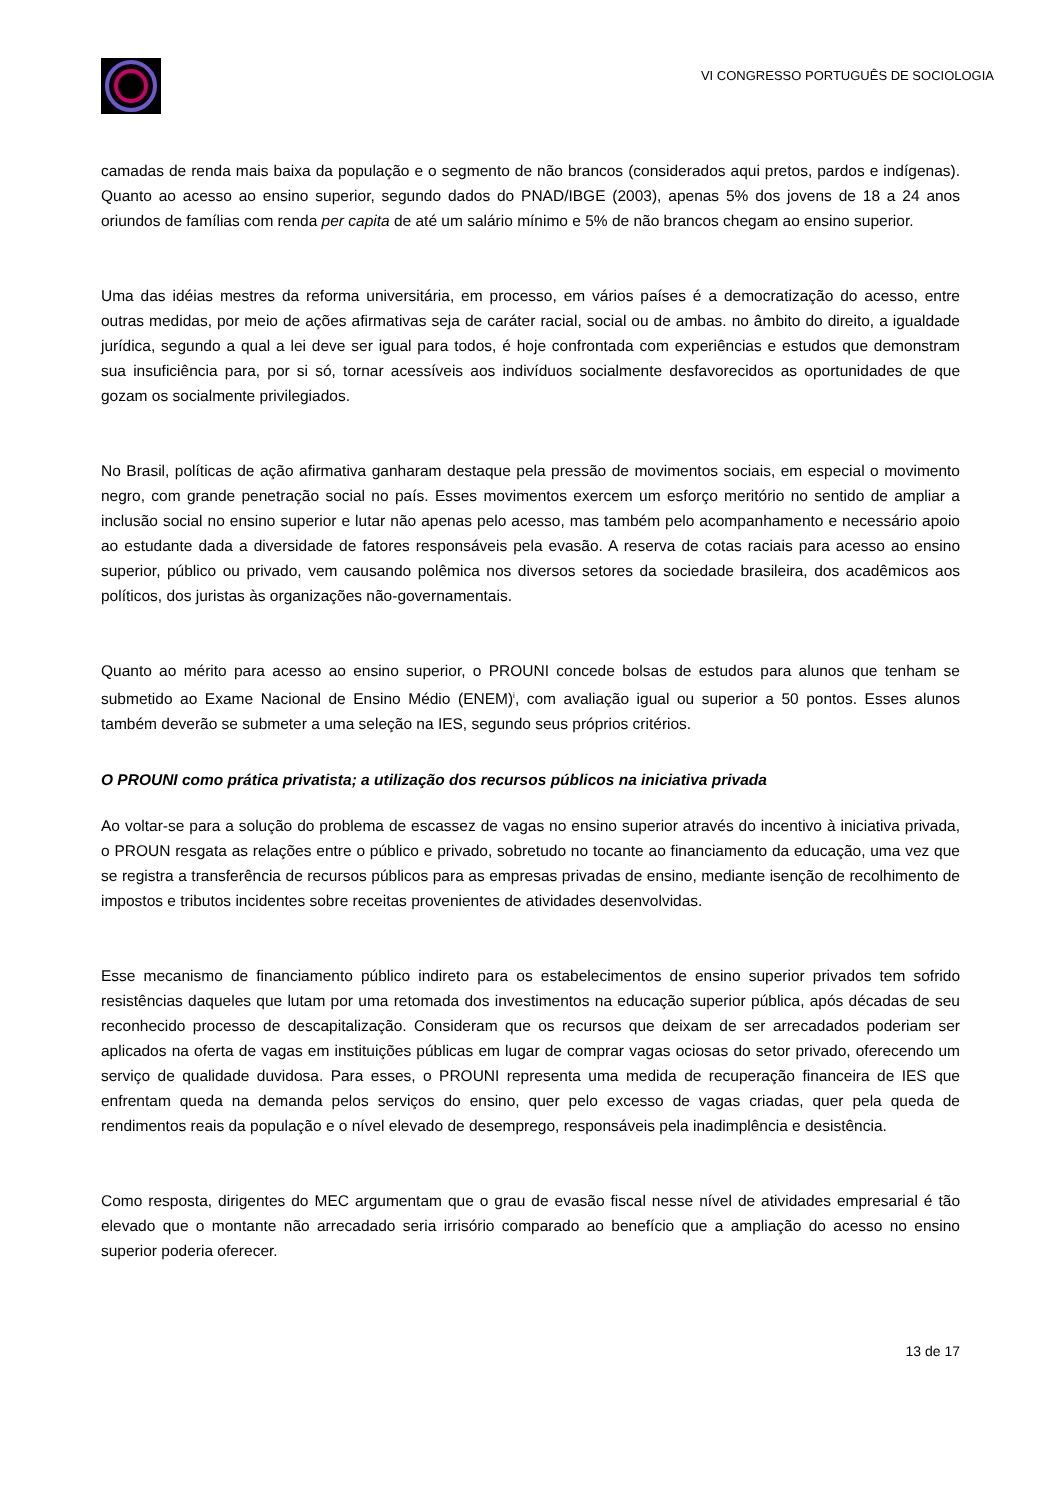VI CONGRESSO PORTUGUÊS DE SOCIOLOGIA
camadas de renda mais baixa da população e o segmento de não brancos (considerados aqui pretos, pardos e indígenas). Quanto ao acesso ao ensino superior, segundo dados do PNAD/IBGE (2003), apenas 5% dos jovens de 18 a 24 anos oriundos de famílias com renda per capita de até um salário mínimo e 5% de não brancos chegam ao ensino superior.
Uma das idéias mestres da reforma universitária, em processo, em vários países é a democratização do acesso, entre outras medidas, por meio de ações afirmativas seja de caráter racial, social ou de ambas. no âmbito do direito, a igualdade jurídica, segundo a qual a lei deve ser igual para todos, é hoje confrontada com experiências e estudos que demonstram sua insuficiência para, por si só, tornar acessíveis aos indivíduos socialmente desfavorecidos as oportunidades de que gozam os socialmente privilegiados.
No Brasil, políticas de ação afirmativa ganharam destaque pela pressão de movimentos sociais, em especial o movimento negro, com grande penetração social no país. Esses movimentos exercem um esforço meritório no sentido de ampliar a inclusão social no ensino superior e lutar não apenas pelo acesso, mas também pelo acompanhamento e necessário apoio ao estudante dada a diversidade de fatores responsáveis pela evasão. A reserva de cotas raciais para acesso ao ensino superior, público ou privado, vem causando polêmica nos diversos setores da sociedade brasileira, dos acadêmicos aos políticos, dos juristas às organizações não-governamentais.
Quanto ao mérito para acesso ao ensino superior, o PROUNI concede bolsas de estudos para alunos que tenham se submetido ao Exame Nacional de Ensino Médio (ENEM)<sup>i</sup>, com avaliação igual ou superior a 50 pontos. Esses alunos também deverão se submeter a uma seleção na IES, segundo seus próprios critérios.
O PROUNI como prática privatista; a utilização dos recursos públicos na iniciativa privada
Ao voltar-se para a solução do problema de escassez de vagas no ensino superior através do incentivo à iniciativa privada, o PROUN resgata as relações entre o público e privado, sobretudo no tocante ao financiamento da educação, uma vez que se registra a transferência de recursos públicos para as empresas privadas de ensino, mediante isenção de recolhimento de impostos e tributos incidentes sobre receitas provenientes de atividades desenvolvidas.
Esse mecanismo de financiamento público indireto para os estabelecimentos de ensino superior privados tem sofrido resistências daqueles que lutam por uma retomada dos investimentos na educação superior pública, após décadas de seu reconhecido processo de descapitalização. Consideram que os recursos que deixam de ser arrecadados poderiam ser aplicados na oferta de vagas em instituições públicas em lugar de comprar vagas ociosas do setor privado, oferecendo um serviço de qualidade duvidosa. Para esses, o PROUNI representa uma medida de recuperação financeira de IES que enfrentam queda na demanda pelos serviços do ensino, quer pelo excesso de vagas criadas, quer pela queda de rendimentos reais da população e o nível elevado de desemprego, responsáveis pela inadimplência e desistência.
Como resposta, dirigentes do MEC argumentam que o grau de evasão fiscal nesse nível de atividades empresarial é tão elevado que o montante não arrecadado seria irrisório comparado ao benefício que a ampliação do acesso no ensino superior poderia oferecer.
13 de 17